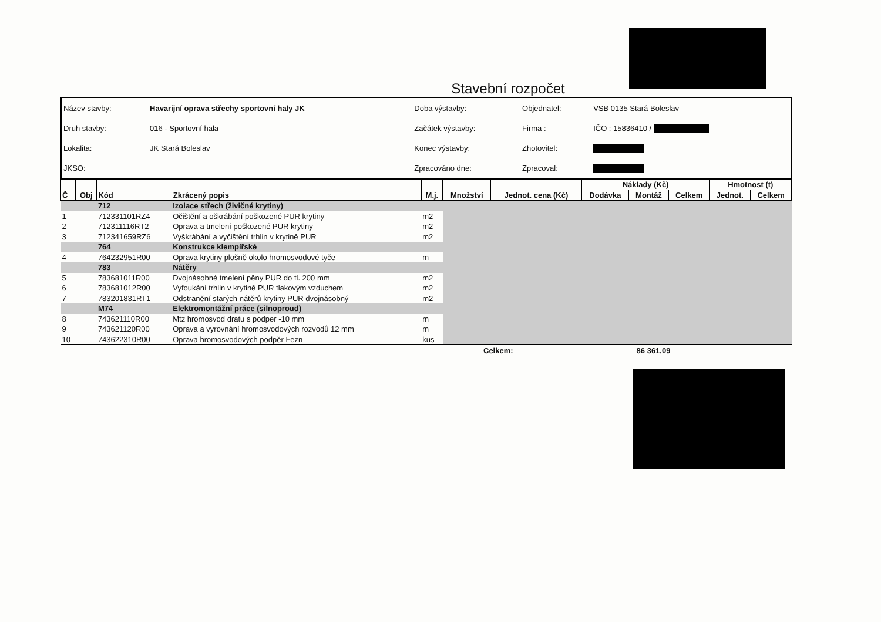Stavební rozpočet
| Název stavby: | Havarijní oprava střechy sportovní haly JK | Doba výstavby: | Objednatel: | VSB 0135 Stará Boleslav |
| Druh stavby: | 016 - Sportovní hala | Začátek výstavby: | Firma : | IČO : 15836410 / |
| Lokalita: | JK Stará Boleslav | Konec výstavby: | Zhotovitel: | |
| JKSO: | | Zpracováno dne: | Zpracoval: | |
| Č | Obj | Kód | Zkrácený popis | M.j. | Množství | Jednot. cena (Kč) | Náklady (Kč) | | | Hmotnost (t) | |
| --- | --- | --- | --- | --- | --- | --- | --- | --- | --- | --- | --- |
| | | | | | | | Dodávka | Montáž | Celkem | Jednot. | Celkem |
| | | 712 | Izolace střech (živičné krytiny) | | | | | | | | |
| 1 | | 712331101RZ4 | Očištění a oškrábání poškozené PUR krytiny | m2 | | | | | | | |
| 2 | | 712311116RT2 | Oprava a tmelení poškozené PUR krytiny | m2 | | | | | | | |
| 3 | | 712341659RZ6 | Vyškrábání a vyčištění trhlin v krytině PUR | m2 | | | | | | | |
| | | 764 | Konstrukce klempířské | | | | | | | | |
| 4 | | 764232951R00 | Oprava krytiny plošně okolo hromosvodové tyče | m | | | | | | | |
| | | 783 | Nátěry | | | | | | | | |
| 5 | | 783681011R00 | Dvojnásobné tmelení pěny PUR do tl. 200 mm | m2 | | | | | | | |
| 6 | | 783681012R00 | Vyfoukání trhlin v krytině PUR tlakovým vzduchem | m2 | | | | | | | |
| 7 | | 783201831RT1 | Odstranění starých nátěrů krytiny PUR dvojnásobný | m2 | | | | | | | |
| | | M74 | Elektromontážní práce (silnoproud) | | | | | | | | |
| 8 | | 743621110R00 | Mtz hromosvod dratu s podper -10 mm | m | | | | | | | |
| 9 | | 743621120R00 | Oprava a vyrovnání hromosvodových rozvodů 12 mm | m | | | | | | | |
| 10 | | 743622310R00 | Oprava hromosvodových podpěr Fezn | kus | | | | | | | |
Celkem: 86 361,09